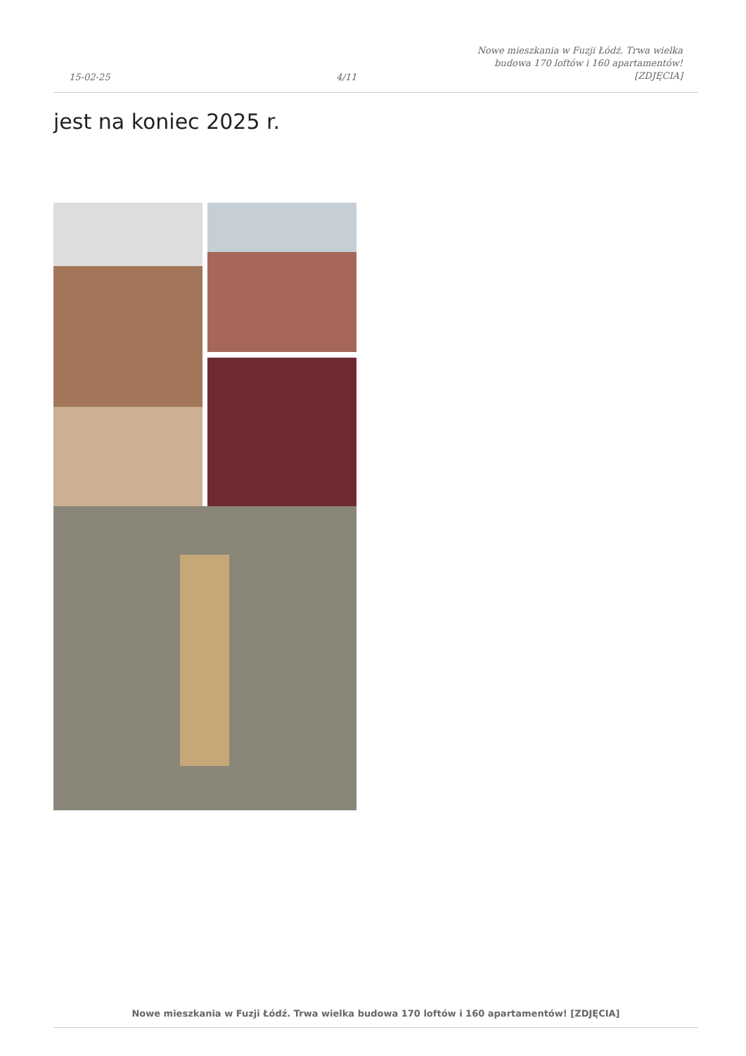15-02-25
4/11
Nowe mieszkania w Fuzji Łódź. Trwa wielka budowa 170 loftów i 160 apartamentów! [ZDJĘCIA]
jest na koniec 2025 r.
Nowe mieszkania w Fuzji Łódź. Trwa wielka budowa 170 loftów i 160 apartamentów! [ZDJĘCIA]